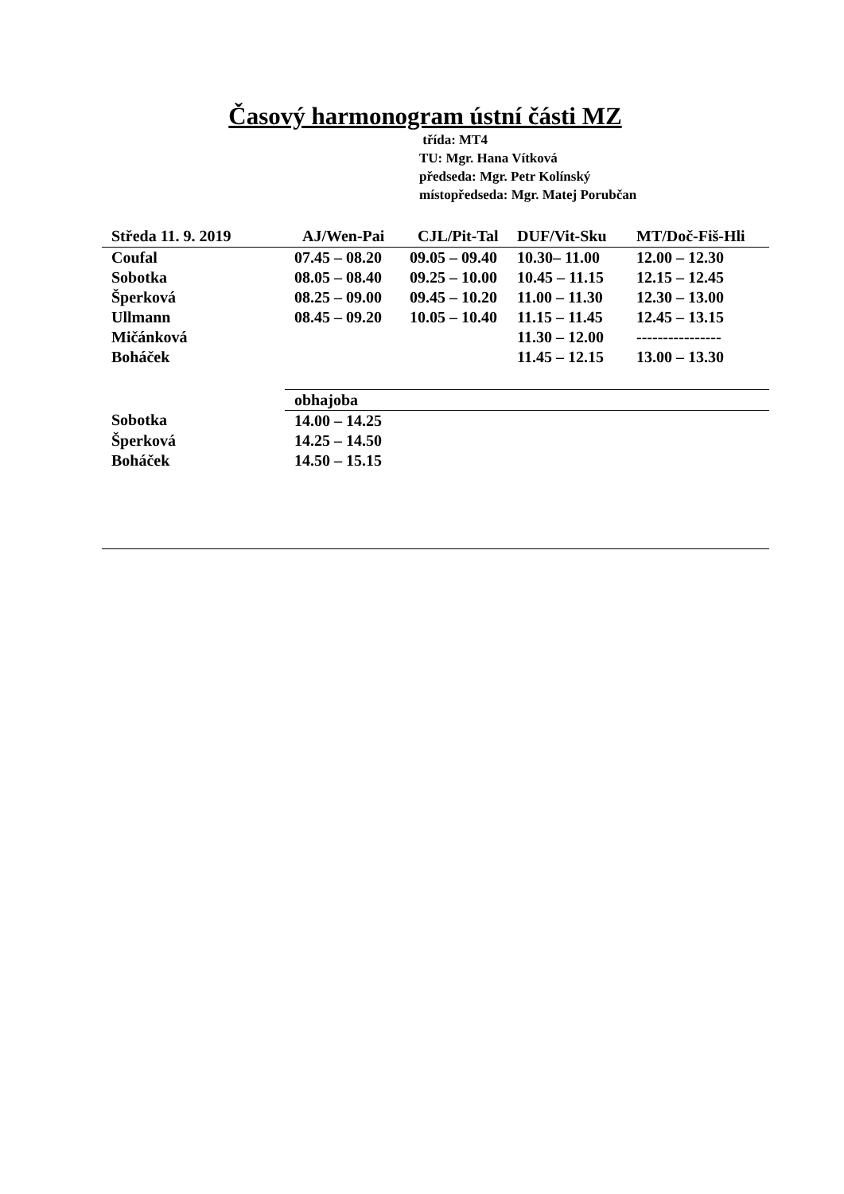Časový harmonogram ústní části MZ
třída: MT4
TU: Mgr. Hana Vítková
předseda: Mgr. Petr Kolínský
místopředseda: Mgr. Matej Porubčan
| Středa 11. 9. 2019 | AJ/Wen-Pai | CJL/Pit-Tal | DUF/Vit-Sku | MT/Doč-Fiš-Hli |
| --- | --- | --- | --- | --- |
| Coufal | 07.45 – 08.20 | 09.05 – 09.40 | 10.30– 11.00 | 12.00 – 12.30 |
| Sobotka | 08.05 – 08.40 | 09.25 – 10.00 | 10.45 – 11.15 | 12.15 – 12.45 |
| Šperková | 08.25 – 09.00 | 09.45 – 10.20 | 11.00 – 11.30 | 12.30 – 13.00 |
| Ullmann | 08.45 – 09.20 | 10.05 – 10.40 | 11.15 – 11.45 | 12.45 – 13.15 |
| Mičánková | | | 11.30 – 12.00 | ---------------- |
| Boháček | | | 11.45 – 12.15 | 13.00 – 13.30 |
| | obhajoba | | | |
| Sobotka | 14.00 – 14.25 | | | |
| Šperková | 14.25 – 14.50 | | | |
| Boháček | 14.50 – 15.15 | | | |